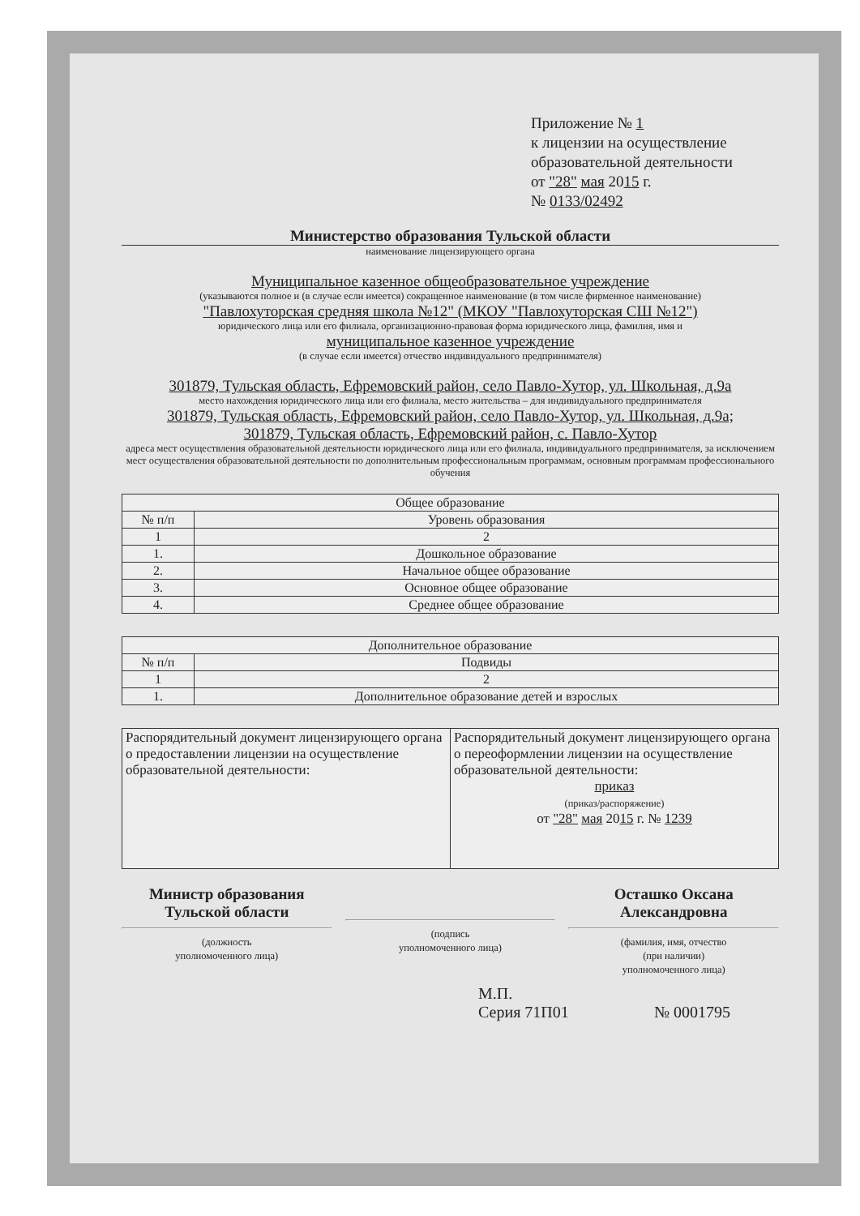Приложение № 1
к лицензии на осуществление
образовательной деятельности
от "28" мая 2015 г.
№ 0133/02492
Министерство образования Тульской области
наименование лицензирующего органа
Муниципальное казенное общеобразовательное учреждение
(указываются полное и (в случае если имеется) сокращенное наименование (в том числе фирменное наименование)
"Павлохуторская средняя школа №12" (МКОУ "Павлохуторская СШ №12")
юридического лица или его филиала, организационно-правовая форма юридического лица, фамилия, имя и
муниципальное казенное учреждение
(в случае если имеется) отчество индивидуального предпринимателя)
301879, Тульская область, Ефремовский район, село Павло-Хутор, ул. Школьная, д.9а
место нахождения юридического лица или его филиала, место жительства – для индивидуального предпринимателя
301879, Тульская область, Ефремовский район, село Павло-Хутор, ул. Школьная, д.9а;
301879, Тульская область, Ефремовский район, с. Павло-Хутор
адреса мест осуществления образовательной деятельности юридического лица или его филиала, индивидуального предпринимателя, за исключением мест осуществления образовательной деятельности по дополнительным профессиональным программам, основным программам профессионального обучения
| Общее образование | |
| --- | --- |
| № п/п | Уровень образования |
| 1 | 2 |
| 1. | Дошкольное образование |
| 2. | Начальное общее образование |
| 3. | Основное общее образование |
| 4. | Среднее общее образование |
| Дополнительное образование | |
| --- | --- |
| № п/п | Подвиды |
| 1 | 2 |
| 1. | Дополнительное образование детей и взрослых |
| Распорядительный документ лицензирующего органа о предоставлении лицензии на осуществление образовательной деятельности: | Распорядительный документ лицензирующего органа о переоформлении лицензии на осуществление образовательной деятельности: приказ (приказ/распоряжение) от "28" мая 20 15 г. № 1239 |
Министр образования
Тульской области
(должность
уполномоченного лица)
(подпись
уполномоченного лица)
Осташко Оксана
Александровна
(фамилия, имя, отчество
(при наличии)
уполномоченного лица)
М.П.
Серия 71П01
№ 0001795